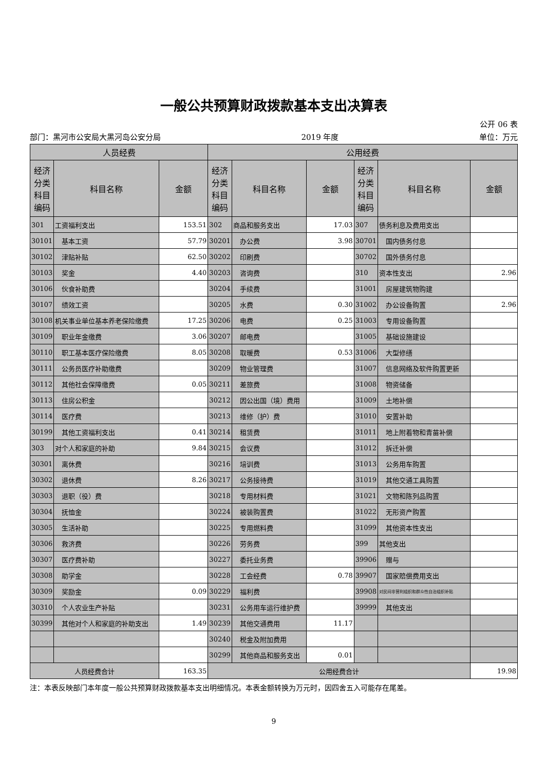一般公共预算财政拨款基本支出决算表
公开 06 表
部门：黑河市公安局大黑河岛公安分局 2019 年度 单位：万元
| 人员经费 | | | 公用经费 | | | | | |
| --- | --- | --- | --- | --- | --- | --- | --- | --- |
| 经济分类科目编码 | 科目名称 | 金额 | 经济分类科目编码 | 科目名称 | 金额 | 经济分类科目编码 | 科目名称 | 金额 |
| 301 | 工资福利支出 | 153.51 | 302 | 商品和服务支出 | 17.03 | 307 | 债务利息及费用支出 | |
| 30101 | 基本工资 | 57.79 | 30201 | 办公费 | 3.98 | 30701 | 国内债务付息 | |
| 30102 | 津贴补贴 | 62.50 | 30202 | 印刷费 | | 30702 | 国外债务付息 | |
| 30103 | 奖金 | 4.40 | 30203 | 咨询费 | | 310 | 资本性支出 | 2.96 |
| 30106 | 伙食补助费 | | 30204 | 手续费 | | 31001 | 房屋建筑物购建 | |
| 30107 | 绩效工资 | | 30205 | 水费 | 0.30 | 31002 | 办公设备购置 | 2.96 |
| 30108 | 机关事业单位基本养老保险缴费 | 17.25 | 30206 | 电费 | 0.25 | 31003 | 专用设备购置 | |
| 30109 | 职业年金缴费 | 3.06 | 30207 | 邮电费 | | 31005 | 基础设施建设 | |
| 30110 | 职工基本医疗保险缴费 | 8.05 | 30208 | 取暖费 | 0.53 | 31006 | 大型修缮 | |
| 30111 | 公务员医疗补助缴费 | | 30209 | 物业管理费 | | 31007 | 信息网络及软件购置更新 | |
| 30112 | 其他社会保障缴费 | 0.05 | 30211 | 差旅费 | | 31008 | 物资储备 | |
| 30113 | 住房公积金 | | 30212 | 因公出国（境）费用 | | 31009 | 土地补偿 | |
| 30114 | 医疗费 | | 30213 | 维修（护）费 | | 31010 | 安置补助 | |
| 30199 | 其他工资福利支出 | 0.41 | 30214 | 租赁费 | | 31011 | 地上附着物和青苗补偿 | |
| 303 | 对个人和家庭的补助 | 9.84 | 30215 | 会议费 | | 31012 | 拆迁补偿 | |
| 30301 | 离休费 | | 30216 | 培训费 | | 31013 | 公务用车购置 | |
| 30302 | 退休费 | 8.26 | 30217 | 公务接待费 | | 31019 | 其他交通工具购置 | |
| 30303 | 退职（役）费 | | 30218 | 专用材料费 | | 31021 | 文物和陈列品购置 | |
| 30304 | 抚恤金 | | 30224 | 被装购置费 | | 31022 | 无形资产购置 | |
| 30305 | 生活补助 | | 30225 | 专用燃料费 | | 31099 | 其他资本性支出 | |
| 30306 | 救济费 | | 30226 | 劳务费 | | 399 | 其他支出 | |
| 30307 | 医疗费补助 | | 30227 | 委托业务费 | | 39906 | 赠与 | |
| 30308 | 助学金 | | 30228 | 工会经费 | 0.78 | 39907 | 国家赔偿费用支出 | |
| 30309 | 奖励金 | 0.09 | 30229 | 福利费 | | 39908 | 对民间非营利组织和群众性自治组织补贴 | |
| 30310 | 个人农业生产补贴 | | 30231 | 公务用车运行维护费 | | 39999 | 其他支出 | |
| 30399 | 其他对个人和家庭的补助支出 | 1.49 | 30239 | 其他交通费用 | 11.17 | | | |
| | | | 30240 | 税金及附加费用 | | | | |
| | | | 30299 | 其他商品和服务支出 | 0.01 | | | |
| 人员经费合计 | | 163.35 | 公用经费合计 | | | | | 19.98 |
注：本表反映部门本年度一般公共预算财政拨款基本支出明细情况。本表金额转换为万元时，因四舍五入可能存在尾差。
9